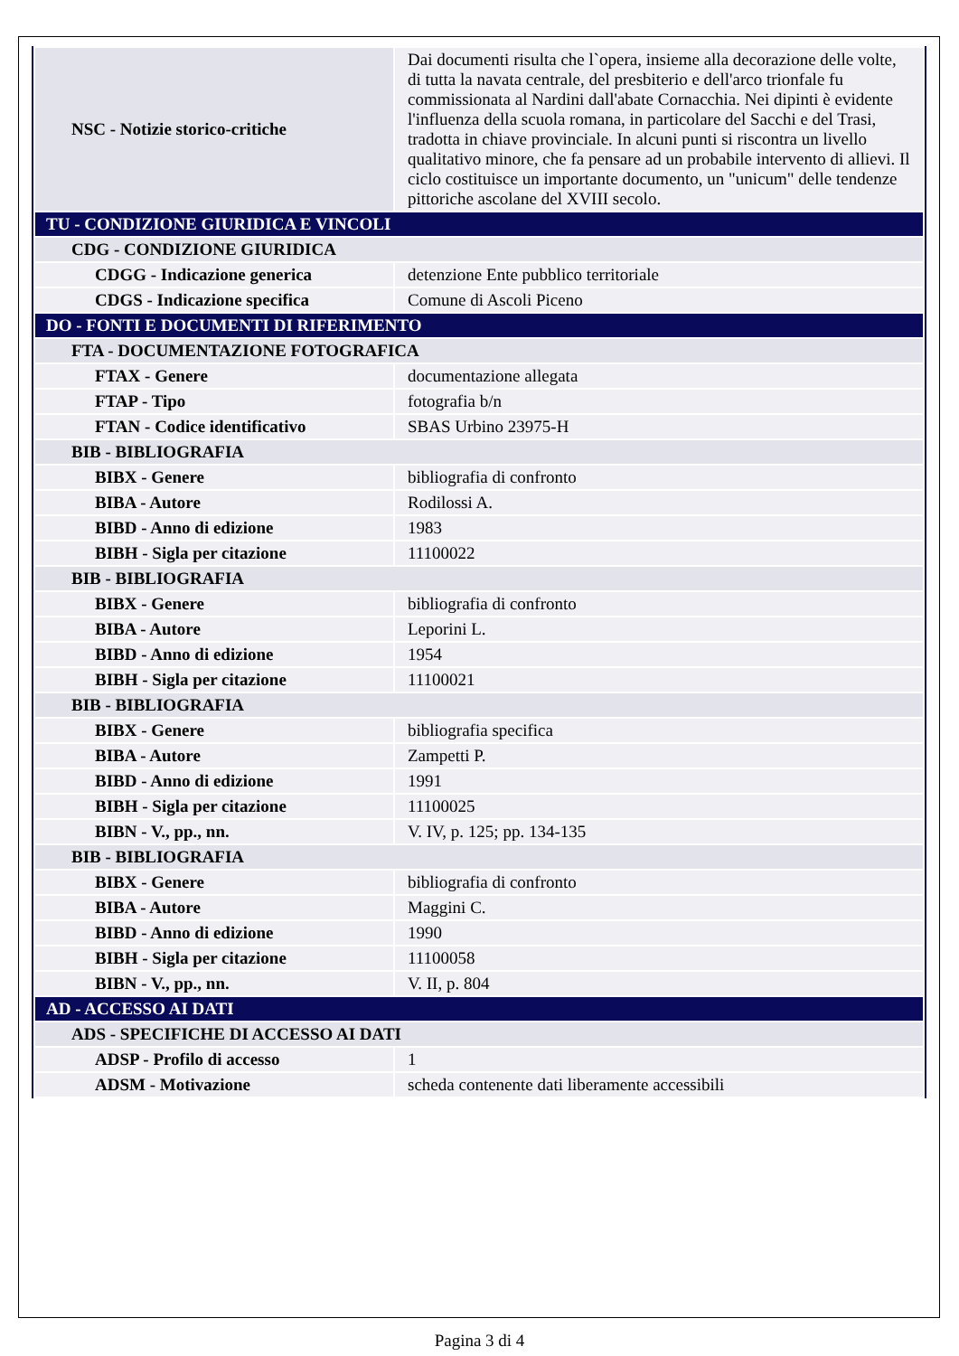| NSC - Notizie storico-critiche | Dai documenti risulta che l`opera, insieme alla decorazione delle volte, di tutta la navata centrale, del presbiterio e dell'arco trionfale fu commissionata al Nardini dall'abate Cornacchia. Nei dipinti è evidente l'influenza della scuola romana, in particolare del Sacchi e del Trasi, tradotta in chiave provinciale. In alcuni punti si riscontra un livello qualitativo minore, che fa pensare ad un probabile intervento di allievi. Il ciclo costituisce un importante documento, un "unicum" delle tendenze pittoriche ascolane del XVIII secolo. |
| TU - CONDIZIONE GIURIDICA E VINCOLI | |
| CDG - CONDIZIONE GIURIDICA | |
| CDGG - Indicazione generica | detenzione Ente pubblico territoriale |
| CDGS - Indicazione specifica | Comune di Ascoli Piceno |
| DO - FONTI E DOCUMENTI DI RIFERIMENTO | |
| FTA - DOCUMENTAZIONE FOTOGRAFICA | |
| FTAX - Genere | documentazione allegata |
| FTAP - Tipo | fotografia b/n |
| FTAN - Codice identificativo | SBAS Urbino 23975-H |
| BIB - BIBLIOGRAFIA | |
| BIBX - Genere | bibliografia di confronto |
| BIBA - Autore | Rodilossi A. |
| BIBD - Anno di edizione | 1983 |
| BIBH - Sigla per citazione | 11100022 |
| BIB - BIBLIOGRAFIA | |
| BIBX - Genere | bibliografia di confronto |
| BIBA - Autore | Leporini L. |
| BIBD - Anno di edizione | 1954 |
| BIBH - Sigla per citazione | 11100021 |
| BIB - BIBLIOGRAFIA | |
| BIBX - Genere | bibliografia specifica |
| BIBA - Autore | Zampetti P. |
| BIBD - Anno di edizione | 1991 |
| BIBH - Sigla per citazione | 11100025 |
| BIBN - V., pp., nn. | V. IV, p. 125; pp. 134-135 |
| BIB - BIBLIOGRAFIA | |
| BIBX - Genere | bibliografia di confronto |
| BIBA - Autore | Maggini C. |
| BIBD - Anno di edizione | 1990 |
| BIBH - Sigla per citazione | 11100058 |
| BIBN - V., pp., nn. | V. II, p. 804 |
| AD - ACCESSO AI DATI | |
| ADS - SPECIFICHE DI ACCESSO AI DATI | |
| ADSP - Profilo di accesso | 1 |
| ADSM - Motivazione | scheda contenente dati liberamente accessibili |
Pagina 3 di 4